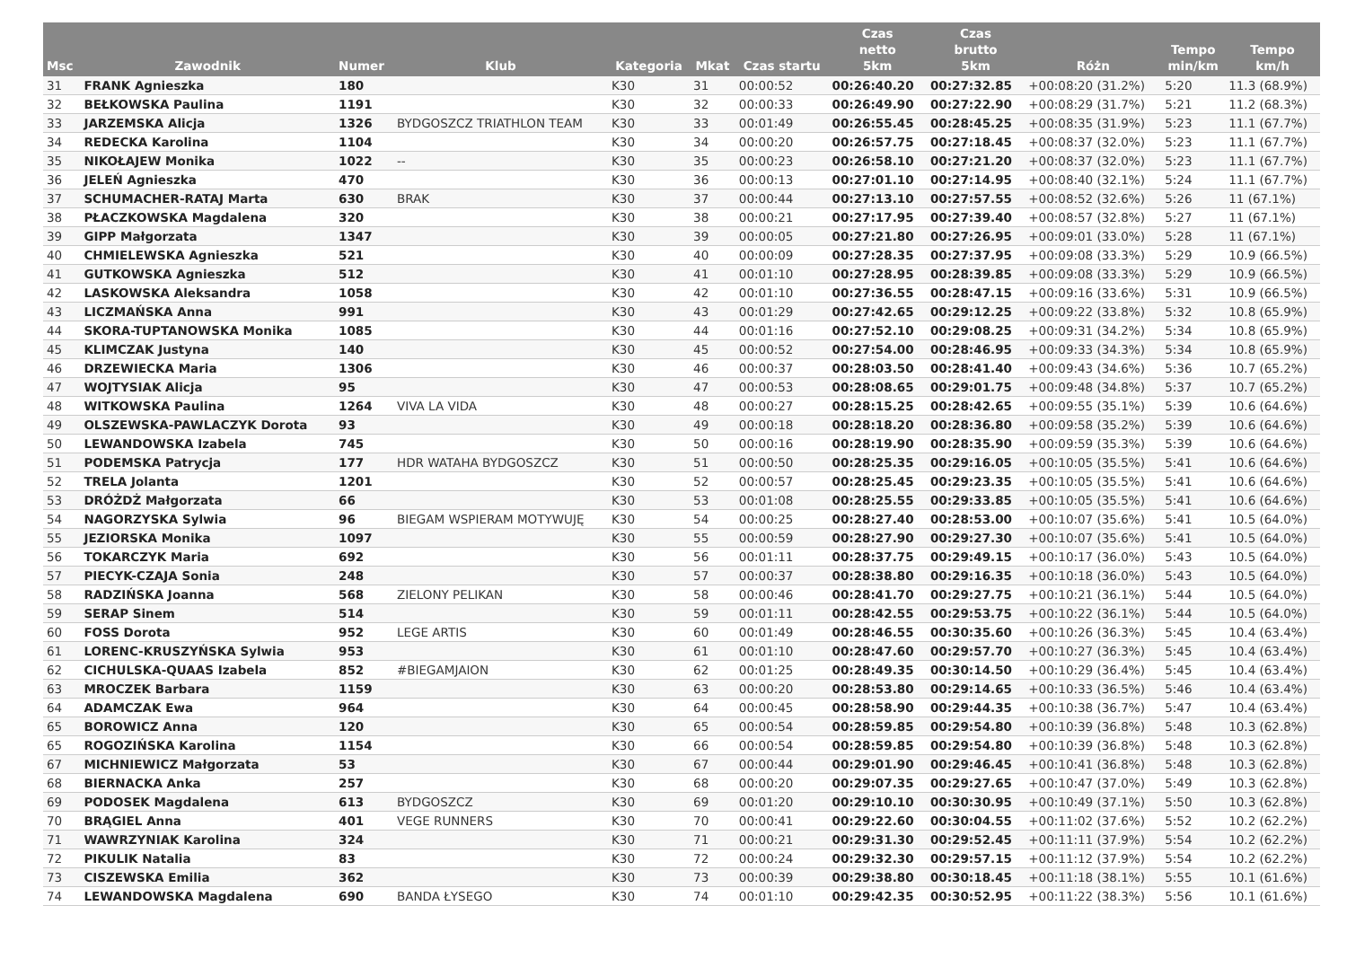| Msc | Zawodnik | Numer | Klub | Kategoria | Mkat | Czas startu | Czas netto 5km | Czas brutto 5km | Różn | Tempo min/km | Tempo km/h |
| --- | --- | --- | --- | --- | --- | --- | --- | --- | --- | --- | --- |
| 31 | FRANK Agnieszka | 180 | | K30 | 31 | 00:00:52 | 00:26:40.20 | 00:27:32.85 | +00:08:20 (31.2%) | 5:20 | 11.3 (68.9%) |
| 32 | BEŁKOWSKA Paulina | 1191 | | K30 | 32 | 00:00:33 | 00:26:49.90 | 00:27:22.90 | +00:08:29 (31.7%) | 5:21 | 11.2 (68.3%) |
| 33 | JARZEMSKA Alicja | 1326 | BYDGOSZCZ TRIATHLON TEAM | K30 | 33 | 00:01:49 | 00:26:55.45 | 00:28:45.25 | +00:08:35 (31.9%) | 5:23 | 11.1 (67.7%) |
| 34 | REDECKA Karolina | 1104 | | K30 | 34 | 00:00:20 | 00:26:57.75 | 00:27:18.45 | +00:08:37 (32.0%) | 5:23 | 11.1 (67.7%) |
| 35 | NIKOŁAJEW Monika | 1022 | -- | K30 | 35 | 00:00:23 | 00:26:58.10 | 00:27:21.20 | +00:08:37 (32.0%) | 5:23 | 11.1 (67.7%) |
| 36 | JELEŃ Agnieszka | 470 | | K30 | 36 | 00:00:13 | 00:27:01.10 | 00:27:14.95 | +00:08:40 (32.1%) | 5:24 | 11.1 (67.7%) |
| 37 | SCHUMACHER-RATAJ Marta | 630 | BRAK | K30 | 37 | 00:00:44 | 00:27:13.10 | 00:27:57.55 | +00:08:52 (32.6%) | 5:26 | 11 (67.1%) |
| 38 | PŁACZKOWSKA Magdalena | 320 | | K30 | 38 | 00:00:21 | 00:27:17.95 | 00:27:39.40 | +00:08:57 (32.8%) | 5:27 | 11 (67.1%) |
| 39 | GIPP Małgorzata | 1347 | | K30 | 39 | 00:00:05 | 00:27:21.80 | 00:27:26.95 | +00:09:01 (33.0%) | 5:28 | 11 (67.1%) |
| 40 | CHMIELEWSKA Agnieszka | 521 | | K30 | 40 | 00:00:09 | 00:27:28.35 | 00:27:37.95 | +00:09:08 (33.3%) | 5:29 | 10.9 (66.5%) |
| 41 | GUTKOWSKA Agnieszka | 512 | | K30 | 41 | 00:01:10 | 00:27:28.95 | 00:28:39.85 | +00:09:08 (33.3%) | 5:29 | 10.9 (66.5%) |
| 42 | LASKOWSKA Aleksandra | 1058 | | K30 | 42 | 00:01:10 | 00:27:36.55 | 00:28:47.15 | +00:09:16 (33.6%) | 5:31 | 10.9 (66.5%) |
| 43 | LICZMAŃSKA Anna | 991 | | K30 | 43 | 00:01:29 | 00:27:42.65 | 00:29:12.25 | +00:09:22 (33.8%) | 5:32 | 10.8 (65.9%) |
| 44 | SKORA-TUPTANOWSKA Monika | 1085 | | K30 | 44 | 00:01:16 | 00:27:52.10 | 00:29:08.25 | +00:09:31 (34.2%) | 5:34 | 10.8 (65.9%) |
| 45 | KLIMCZAK Justyna | 140 | | K30 | 45 | 00:00:52 | 00:27:54.00 | 00:28:46.95 | +00:09:33 (34.3%) | 5:34 | 10.8 (65.9%) |
| 46 | DRZEWIECKA Maria | 1306 | | K30 | 46 | 00:00:37 | 00:28:03.50 | 00:28:41.40 | +00:09:43 (34.6%) | 5:36 | 10.7 (65.2%) |
| 47 | WOJTYSIAK Alicja | 95 | | K30 | 47 | 00:00:53 | 00:28:08.65 | 00:29:01.75 | +00:09:48 (34.8%) | 5:37 | 10.7 (65.2%) |
| 48 | WITKOWSKA Paulina | 1264 | VIVA LA VIDA | K30 | 48 | 00:00:27 | 00:28:15.25 | 00:28:42.65 | +00:09:55 (35.1%) | 5:39 | 10.6 (64.6%) |
| 49 | OLSZEWSKA-PAWLACZYK Dorota | 93 | | K30 | 49 | 00:00:18 | 00:28:18.20 | 00:28:36.80 | +00:09:58 (35.2%) | 5:39 | 10.6 (64.6%) |
| 50 | LEWANDOWSKA Izabela | 745 | | K30 | 50 | 00:00:16 | 00:28:19.90 | 00:28:35.90 | +00:09:59 (35.3%) | 5:39 | 10.6 (64.6%) |
| 51 | PODEMSKA Patrycja | 177 | HDR WATAHA BYDGOSZCZ | K30 | 51 | 00:00:50 | 00:28:25.35 | 00:29:16.05 | +00:10:05 (35.5%) | 5:41 | 10.6 (64.6%) |
| 52 | TRELA Jolanta | 1201 | | K30 | 52 | 00:00:57 | 00:28:25.45 | 00:29:23.35 | +00:10:05 (35.5%) | 5:41 | 10.6 (64.6%) |
| 53 | DRÓŻDŻ Małgorzata | 66 | | K30 | 53 | 00:01:08 | 00:28:25.55 | 00:29:33.85 | +00:10:05 (35.5%) | 5:41 | 10.6 (64.6%) |
| 54 | NAGORZYSKA Sylwia | 96 | BIEGAM WSPIERAM MOTYWUJĘ | K30 | 54 | 00:00:25 | 00:28:27.40 | 00:28:53.00 | +00:10:07 (35.6%) | 5:41 | 10.5 (64.0%) |
| 55 | JEZIORSKA Monika | 1097 | | K30 | 55 | 00:00:59 | 00:28:27.90 | 00:29:27.30 | +00:10:07 (35.6%) | 5:41 | 10.5 (64.0%) |
| 56 | TOKARCZYK Maria | 692 | | K30 | 56 | 00:01:11 | 00:28:37.75 | 00:29:49.15 | +00:10:17 (36.0%) | 5:43 | 10.5 (64.0%) |
| 57 | PIECYK-CZAJA Sonia | 248 | | K30 | 57 | 00:00:37 | 00:28:38.80 | 00:29:16.35 | +00:10:18 (36.0%) | 5:43 | 10.5 (64.0%) |
| 58 | RADZIŃSKA Joanna | 568 | ZIELONY PELIKAN | K30 | 58 | 00:00:46 | 00:28:41.70 | 00:29:27.75 | +00:10:21 (36.1%) | 5:44 | 10.5 (64.0%) |
| 59 | SERAP Sinem | 514 | | K30 | 59 | 00:01:11 | 00:28:42.55 | 00:29:53.75 | +00:10:22 (36.1%) | 5:44 | 10.5 (64.0%) |
| 60 | FOSS Dorota | 952 | LEGE ARTIS | K30 | 60 | 00:01:49 | 00:28:46.55 | 00:30:35.60 | +00:10:26 (36.3%) | 5:45 | 10.4 (63.4%) |
| 61 | LORENC-KRUSZYŃSKA Sylwia | 953 | | K30 | 61 | 00:01:10 | 00:28:47.60 | 00:29:57.70 | +00:10:27 (36.3%) | 5:45 | 10.4 (63.4%) |
| 62 | CICHULSKA-QUAAS Izabela | 852 | #BIEGAMJAION | K30 | 62 | 00:01:25 | 00:28:49.35 | 00:30:14.50 | +00:10:29 (36.4%) | 5:45 | 10.4 (63.4%) |
| 63 | MROCZEK Barbara | 1159 | | K30 | 63 | 00:00:20 | 00:28:53.80 | 00:29:14.65 | +00:10:33 (36.5%) | 5:46 | 10.4 (63.4%) |
| 64 | ADAMCZAK Ewa | 964 | | K30 | 64 | 00:00:45 | 00:28:58.90 | 00:29:44.35 | +00:10:38 (36.7%) | 5:47 | 10.4 (63.4%) |
| 65 | BOROWICZ Anna | 120 | | K30 | 65 | 00:00:54 | 00:28:59.85 | 00:29:54.80 | +00:10:39 (36.8%) | 5:48 | 10.3 (62.8%) |
| 65 | ROGOZIŃSKA Karolina | 1154 | | K30 | 66 | 00:00:54 | 00:28:59.85 | 00:29:54.80 | +00:10:39 (36.8%) | 5:48 | 10.3 (62.8%) |
| 67 | MICHNIEWICZ Małgorzata | 53 | | K30 | 67 | 00:00:44 | 00:29:01.90 | 00:29:46.45 | +00:10:41 (36.8%) | 5:48 | 10.3 (62.8%) |
| 68 | BIERNACKA Anka | 257 | | K30 | 68 | 00:00:20 | 00:29:07.35 | 00:29:27.65 | +00:10:47 (37.0%) | 5:49 | 10.3 (62.8%) |
| 69 | PODOSEK Magdalena | 613 | BYDGOSZCZ | K30 | 69 | 00:01:20 | 00:29:10.10 | 00:30:30.95 | +00:10:49 (37.1%) | 5:50 | 10.3 (62.8%) |
| 70 | BRĄGIEL Anna | 401 | VEGE RUNNERS | K30 | 70 | 00:00:41 | 00:29:22.60 | 00:30:04.55 | +00:11:02 (37.6%) | 5:52 | 10.2 (62.2%) |
| 71 | WAWRZYNIAK Karolina | 324 | | K30 | 71 | 00:00:21 | 00:29:31.30 | 00:29:52.45 | +00:11:11 (37.9%) | 5:54 | 10.2 (62.2%) |
| 72 | PIKULIK Natalia | 83 | | K30 | 72 | 00:00:24 | 00:29:32.30 | 00:29:57.15 | +00:11:12 (37.9%) | 5:54 | 10.2 (62.2%) |
| 73 | CISZEWSKA Emilia | 362 | | K30 | 73 | 00:00:39 | 00:29:38.80 | 00:30:18.45 | +00:11:18 (38.1%) | 5:55 | 10.1 (61.6%) |
| 74 | LEWANDOWSKA Magdalena | 690 | BANDA ŁYSEGO | K30 | 74 | 00:01:10 | 00:29:42.35 | 00:30:52.95 | +00:11:22 (38.3%) | 5:56 | 10.1 (61.6%) |